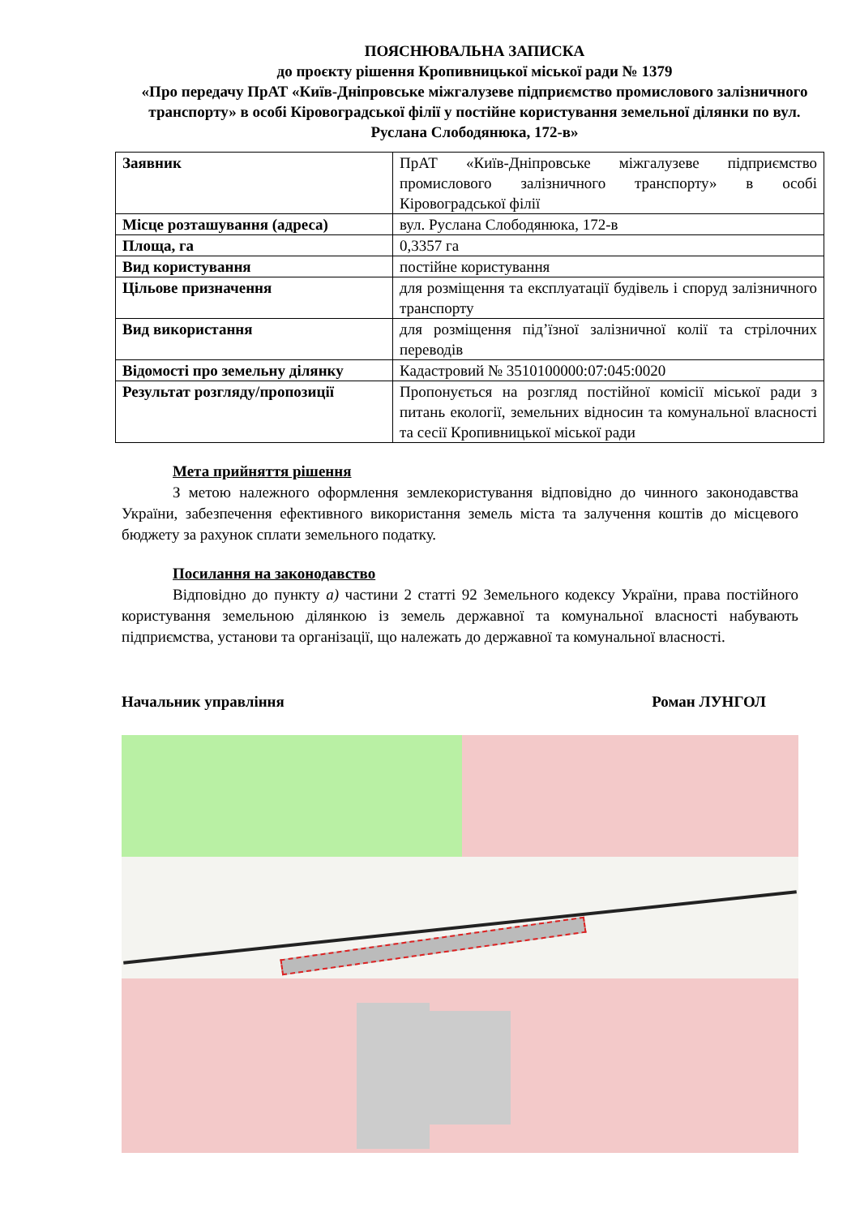ПОЯСНЮВАЛЬНА ЗАПИСКА
до проєкту рішення Кропивницької міської ради № 1379
«Про передачу ПрАТ «Київ-Дніпровське міжгалузеве підприємство промислового залізничного транспорту» в особі Кіровоградської філії у постійне користування земельної ділянки по вул. Руслана Слободянюка, 172-в»
| Заявник | ПрАТ «Київ-Дніпровське міжгалузеве підприємство промислового залізничного транспорту» в особі Кіровоградської філії |
| Місце розташування (адреса) | вул. Руслана Слободянюка, 172-в |
| Площа, га | 0,3357 га |
| Вид користування | постійне користування |
| Цільове призначення | для розміщення та експлуатації будівель і споруд залізничного транспорту |
| Вид використання | для розміщення під’їзної залізничної колії та стрілочних переводів |
| Відомості про земельну ділянку | Кадастровий № 3510100000:07:045:0020 |
| Результат розгляду/пропозиції | Пропонується на розгляд постійної комісії міської ради з питань екології, земельних відносин та комунальної власності та сесії Кропивницької міської ради |
Мета прийняття рішення
З метою належного оформлення землекористування відповідно до чинного законодавства України, забезпечення ефективного використання земель міста та залучення коштів до місцевого бюджету за рахунок сплати земельного податку.
Посилання на законодавство
Відповідно до пункту а) частини 2 статті 92 Земельного кодексу України, права постійного користування земельною ділянкою із земель державної та комунальної власності набувають підприємства, установи та організації, що належать до державної та комунальної власності.
Начальник управління Роман ЛУНГОЛ